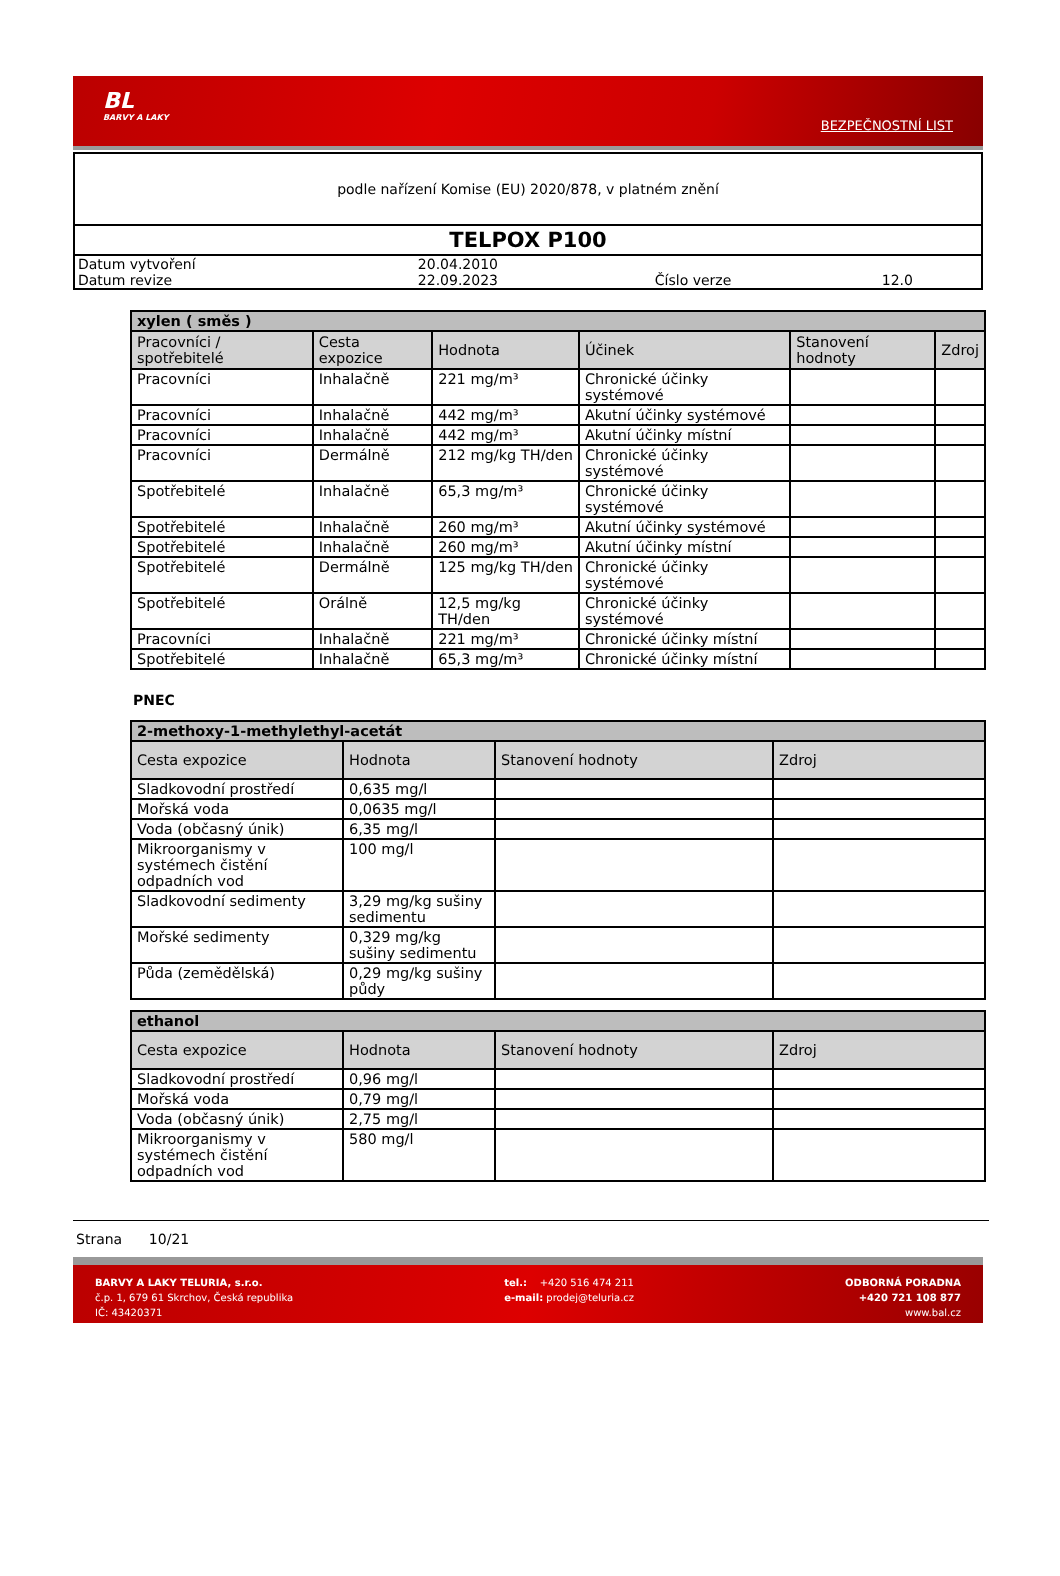BL
BARVY A LAKY
BEZPEČNOSTNÍ LIST
podle nařízení Komise (EU) 2020/878, v platném znění
TELPOX P100
| Datum vytvoření | 20.04.2010 | | |
| Datum revize | 22.09.2023 | Číslo verze | 12.0 |
| xylen ( směs ) | | | | | |
| --- | --- | --- | --- | --- | --- |
| Pracovníci / spotřebitelé | Cesta expozice | Hodnota | Účinek | Stanovení hodnoty | Zdroj |
| Pracovníci | Inhalačně | 221 mg/m³ | Chronické účinky systémové | | |
| Pracovníci | Inhalačně | 442 mg/m³ | Akutní účinky systémové | | |
| Pracovníci | Inhalačně | 442 mg/m³ | Akutní účinky místní | | |
| Pracovníci | Dermálně | 212 mg/kg TH/den | Chronické účinky systémové | | |
| Spotřebitelé | Inhalačně | 65,3 mg/m³ | Chronické účinky systémové | | |
| Spotřebitelé | Inhalačně | 260 mg/m³ | Akutní účinky systémové | | |
| Spotřebitelé | Inhalačně | 260 mg/m³ | Akutní účinky místní | | |
| Spotřebitelé | Dermálně | 125 mg/kg TH/den | Chronické účinky systémové | | |
| Spotřebitelé | Orálně | 12,5 mg/kg TH/den | Chronické účinky systémové | | |
| Pracovníci | Inhalačně | 221 mg/m³ | Chronické účinky místní | | |
| Spotřebitelé | Inhalačně | 65,3 mg/m³ | Chronické účinky místní | | |
PNEC
| 2-methoxy-1-methylethyl-acetát | | | |
| --- | --- | --- | --- |
| Cesta expozice | Hodnota | Stanovení hodnoty | Zdroj |
| Sladkovodní prostředí | 0,635 mg/l | | |
| Mořská voda | 0,0635 mg/l | | |
| Voda (občasný únik) | 6,35 mg/l | | |
| Mikroorganismy v systémech čistění odpadních vod | 100 mg/l | | |
| Sladkovodní sedimenty | 3,29 mg/kg sušiny sedimentu | | |
| Mořské sedimenty | 0,329 mg/kg sušiny sedimentu | | |
| Půda (zemědělská) | 0,29 mg/kg sušiny půdy | | |
| ethanol | | | |
| --- | --- | --- | --- |
| Cesta expozice | Hodnota | Stanovení hodnoty | Zdroj |
| Sladkovodní prostředí | 0,96 mg/l | | |
| Mořská voda | 0,79 mg/l | | |
| Voda (občasný únik) | 2,75 mg/l | | |
| Mikroorganismy v systémech čistění odpadních vod | 580 mg/l | | |
Strana 10/21
BARVY A LAKY TELURIA, s.r.o.
č.p. 1, 679 61 Skrchov, Česká republika
IČ: 43420371
tel.: +420 516 474 211
e-mail: prodej@teluria.cz
ODBORNÁ PORADNA
+420 721 108 877
www.bal.cz